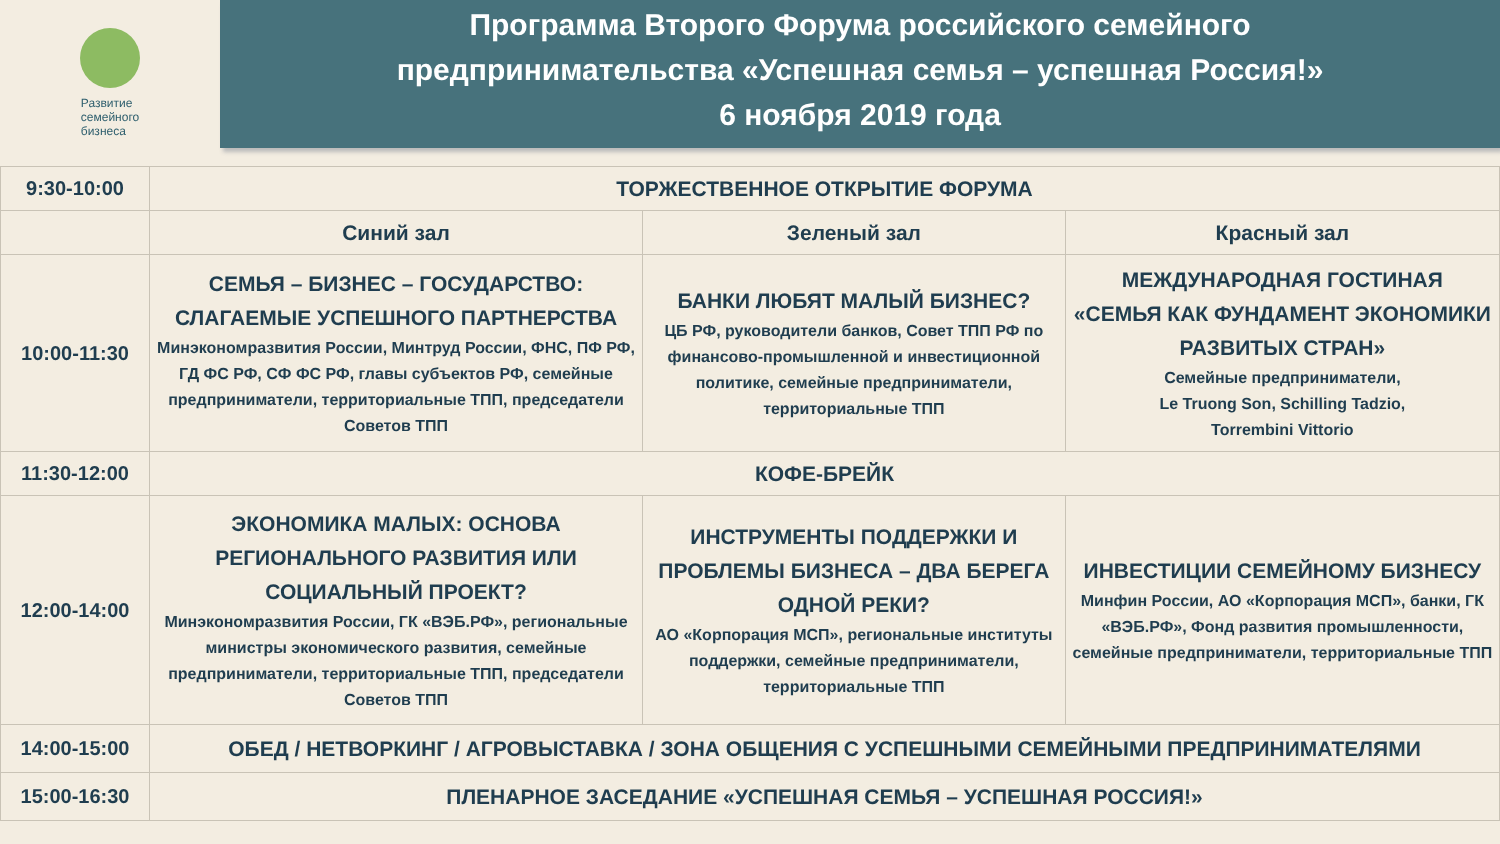Развитие
семейного
бизнеса
Программа Второго Форума российского семейного
предпринимательства «Успешная семья – успешная Россия!»
6 ноября 2019 года
| 9:30-10:00 | ТОРЖЕСТВЕННОЕ ОТКРЫТИЕ ФОРУМА | | |
| | Синий зал | Зеленый зал | Красный зал |
| 10:00-11:30 | СЕМЬЯ – БИЗНЕС – ГОСУДАРСТВО: СЛАГАЕМЫЕ УСПЕШНОГО ПАРТНЕРСТВА Минэкономразвития России, Минтруд России, ФНС, ПФ РФ, ГД ФС РФ, СФ ФС РФ, главы субъектов РФ, семейные предприниматели, территориальные ТПП, председатели Советов ТПП | БАНКИ ЛЮБЯТ МАЛЫЙ БИЗНЕС? ЦБ РФ, руководители банков, Совет ТПП РФ по финансово-промышленной и инвестиционной политике, семейные предприниматели, территориальные ТПП | МЕЖДУНАРОДНАЯ ГОСТИНАЯ «СЕМЬЯ КАК ФУНДАМЕНТ ЭКОНОМИКИ РАЗВИТЫХ СТРАН» Семейные предприниматели, Le Truong Son, Schilling Tadzio, Torrembini Vittorio |
| 11:30-12:00 | КОФЕ-БРЕЙК | | |
| 12:00-14:00 | ЭКОНОМИКА МАЛЫХ: ОСНОВА РЕГИОНАЛЬНОГО РАЗВИТИЯ ИЛИ СОЦИАЛЬНЫЙ ПРОЕКТ? Минэкономразвития России, ГК «ВЭБ.РФ», региональные министры экономического развития, семейные предприниматели, территориальные ТПП, председатели Советов ТПП | ИНСТРУМЕНТЫ ПОДДЕРЖКИ И ПРОБЛЕМЫ БИЗНЕСА – ДВА БЕРЕГА ОДНОЙ РЕКИ? АО «Корпорация МСП», региональные институты поддержки, семейные предприниматели, территориальные ТПП | ИНВЕСТИЦИИ СЕМЕЙНОМУ БИЗНЕСУ Минфин России, АО «Корпорация МСП», банки, ГК «ВЭБ.РФ», Фонд развития промышленности, семейные предприниматели, территориальные ТПП |
| 14:00-15:00 | ОБЕД / НЕТВОРКИНГ / АГРОВЫСТАВКА / ЗОНА ОБЩЕНИЯ С УСПЕШНЫМИ СЕМЕЙНЫМИ ПРЕДПРИНИМАТЕЛЯМИ | | |
| 15:00-16:30 | ПЛЕНАРНОЕ ЗАСЕДАНИЕ «УСПЕШНАЯ СЕМЬЯ – УСПЕШНАЯ РОССИЯ!» | | |